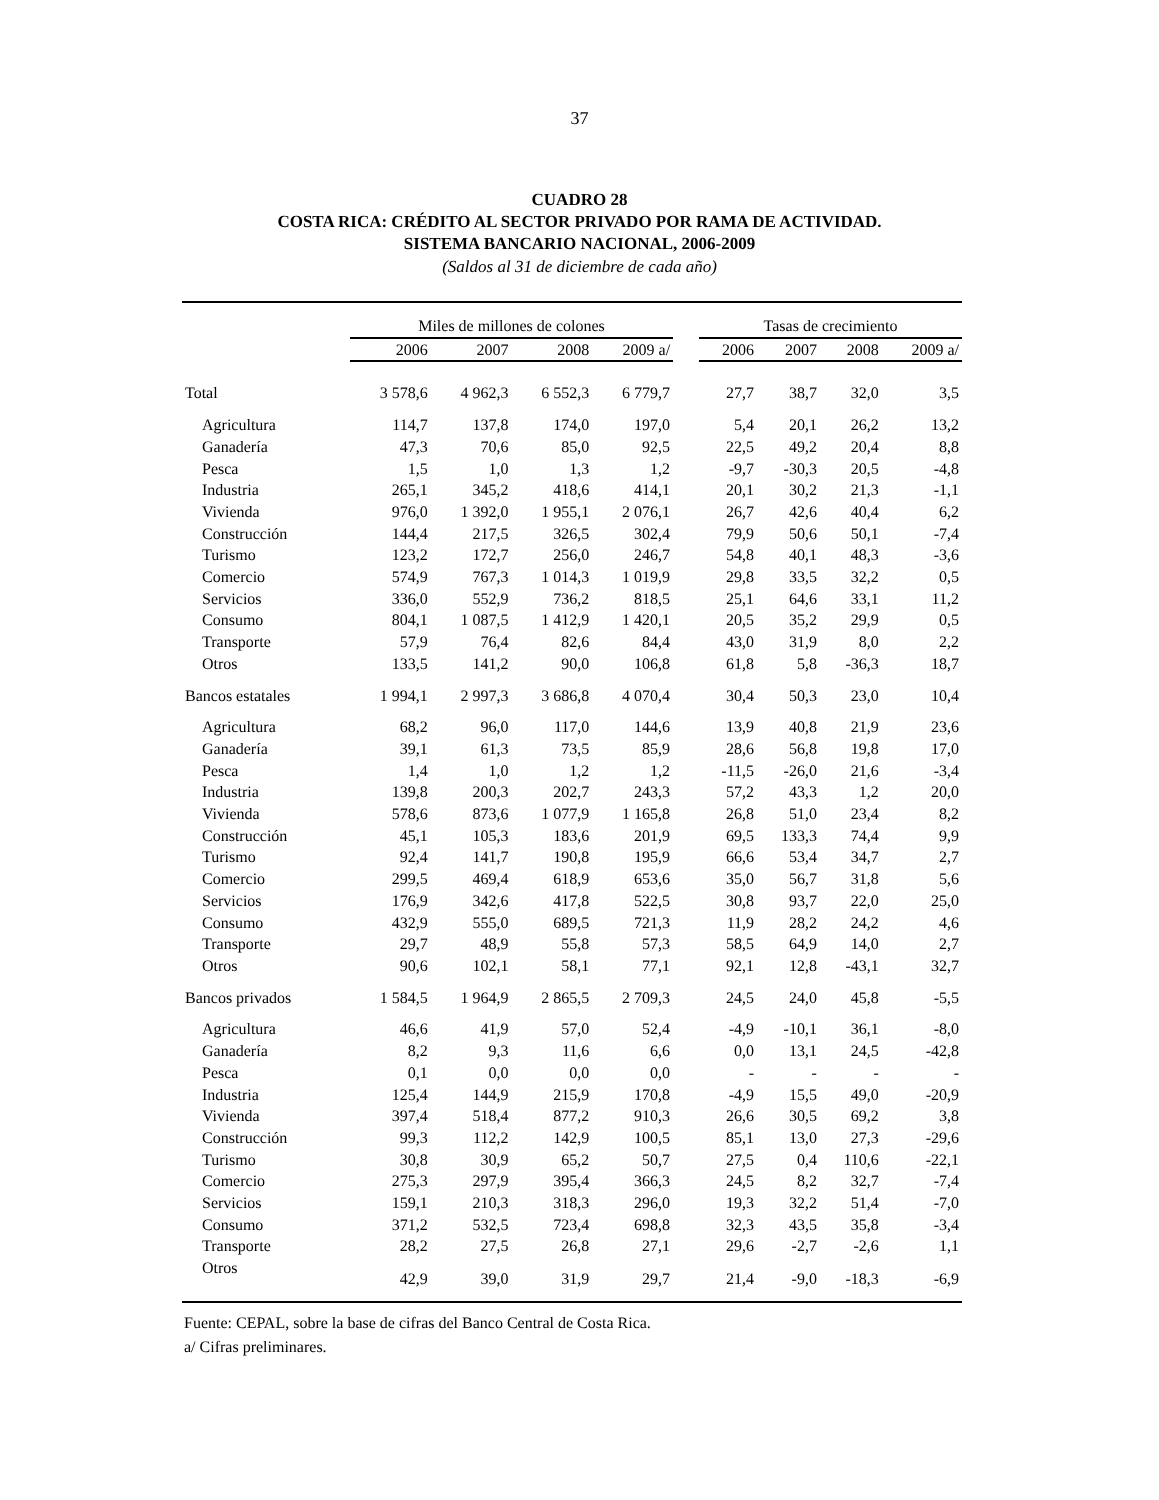37
CUADRO 28
COSTA RICA: CRÉDITO AL SECTOR PRIVADO POR RAMA DE ACTIVIDAD.
SISTEMA BANCARIO NACIONAL, 2006-2009
(Saldos al 31 de diciembre de cada año)
| | Miles de millones de colones | | | | | Tasas de crecimiento | | | |
| --- | --- | --- | --- | --- | --- | --- | --- | --- | --- |
| | 2006 | 2007 | 2008 | 2009 a/ | | 2006 | 2007 | 2008 | 2009 a/ |
| Total | 3 578,6 | 4 962,3 | 6 552,3 | 6 779,7 | | 27,7 | 38,7 | 32,0 | 3,5 |
| Agricultura | 114,7 | 137,8 | 174,0 | 197,0 | | 5,4 | 20,1 | 26,2 | 13,2 |
| Ganadería | 47,3 | 70,6 | 85,0 | 92,5 | | 22,5 | 49,2 | 20,4 | 8,8 |
| Pesca | 1,5 | 1,0 | 1,3 | 1,2 | | -9,7 | -30,3 | 20,5 | -4,8 |
| Industria | 265,1 | 345,2 | 418,6 | 414,1 | | 20,1 | 30,2 | 21,3 | -1,1 |
| Vivienda | 976,0 | 1 392,0 | 1 955,1 | 2 076,1 | | 26,7 | 42,6 | 40,4 | 6,2 |
| Construcción | 144,4 | 217,5 | 326,5 | 302,4 | | 79,9 | 50,6 | 50,1 | -7,4 |
| Turismo | 123,2 | 172,7 | 256,0 | 246,7 | | 54,8 | 40,1 | 48,3 | -3,6 |
| Comercio | 574,9 | 767,3 | 1 014,3 | 1 019,9 | | 29,8 | 33,5 | 32,2 | 0,5 |
| Servicios | 336,0 | 552,9 | 736,2 | 818,5 | | 25,1 | 64,6 | 33,1 | 11,2 |
| Consumo | 804,1 | 1 087,5 | 1 412,9 | 1 420,1 | | 20,5 | 35,2 | 29,9 | 0,5 |
| Transporte | 57,9 | 76,4 | 82,6 | 84,4 | | 43,0 | 31,9 | 8,0 | 2,2 |
| Otros | 133,5 | 141,2 | 90,0 | 106,8 | | 61,8 | 5,8 | -36,3 | 18,7 |
| Bancos estatales | 1 994,1 | 2 997,3 | 3 686,8 | 4 070,4 | | 30,4 | 50,3 | 23,0 | 10,4 |
| Agricultura | 68,2 | 96,0 | 117,0 | 144,6 | | 13,9 | 40,8 | 21,9 | 23,6 |
| Ganadería | 39,1 | 61,3 | 73,5 | 85,9 | | 28,6 | 56,8 | 19,8 | 17,0 |
| Pesca | 1,4 | 1,0 | 1,2 | 1,2 | | -11,5 | -26,0 | 21,6 | -3,4 |
| Industria | 139,8 | 200,3 | 202,7 | 243,3 | | 57,2 | 43,3 | 1,2 | 20,0 |
| Vivienda | 578,6 | 873,6 | 1 077,9 | 1 165,8 | | 26,8 | 51,0 | 23,4 | 8,2 |
| Construcción | 45,1 | 105,3 | 183,6 | 201,9 | | 69,5 | 133,3 | 74,4 | 9,9 |
| Turismo | 92,4 | 141,7 | 190,8 | 195,9 | | 66,6 | 53,4 | 34,7 | 2,7 |
| Comercio | 299,5 | 469,4 | 618,9 | 653,6 | | 35,0 | 56,7 | 31,8 | 5,6 |
| Servicios | 176,9 | 342,6 | 417,8 | 522,5 | | 30,8 | 93,7 | 22,0 | 25,0 |
| Consumo | 432,9 | 555,0 | 689,5 | 721,3 | | 11,9 | 28,2 | 24,2 | 4,6 |
| Transporte | 29,7 | 48,9 | 55,8 | 57,3 | | 58,5 | 64,9 | 14,0 | 2,7 |
| Otros | 90,6 | 102,1 | 58,1 | 77,1 | | 92,1 | 12,8 | -43,1 | 32,7 |
| Bancos privados | 1 584,5 | 1 964,9 | 2 865,5 | 2 709,3 | | 24,5 | 24,0 | 45,8 | -5,5 |
| Agricultura | 46,6 | 41,9 | 57,0 | 52,4 | | -4,9 | -10,1 | 36,1 | -8,0 |
| Ganadería | 8,2 | 9,3 | 11,6 | 6,6 | | 0,0 | 13,1 | 24,5 | -42,8 |
| Pesca | 0,1 | 0,0 | 0,0 | 0,0 | | - | - | - | - |
| Industria | 125,4 | 144,9 | 215,9 | 170,8 | | -4,9 | 15,5 | 49,0 | -20,9 |
| Vivienda | 397,4 | 518,4 | 877,2 | 910,3 | | 26,6 | 30,5 | 69,2 | 3,8 |
| Construcción | 99,3 | 112,2 | 142,9 | 100,5 | | 85,1 | 13,0 | 27,3 | -29,6 |
| Turismo | 30,8 | 30,9 | 65,2 | 50,7 | | 27,5 | 0,4 | 110,6 | -22,1 |
| Comercio | 275,3 | 297,9 | 395,4 | 366,3 | | 24,5 | 8,2 | 32,7 | -7,4 |
| Servicios | 159,1 | 210,3 | 318,3 | 296,0 | | 19,3 | 32,2 | 51,4 | -7,0 |
| Consumo | 371,2 | 532,5 | 723,4 | 698,8 | | 32,3 | 43,5 | 35,8 | -3,4 |
| Transporte | 28,2 | 27,5 | 26,8 | 27,1 | | 29,6 | -2,7 | -2,6 | 1,1 |
| Otros | 42,9 | 39,0 | 31,9 | 29,7 | | 21,4 | -9,0 | -18,3 | -6,9 |
Fuente: CEPAL, sobre la base de cifras del Banco Central de Costa Rica.
a/ Cifras preliminares.